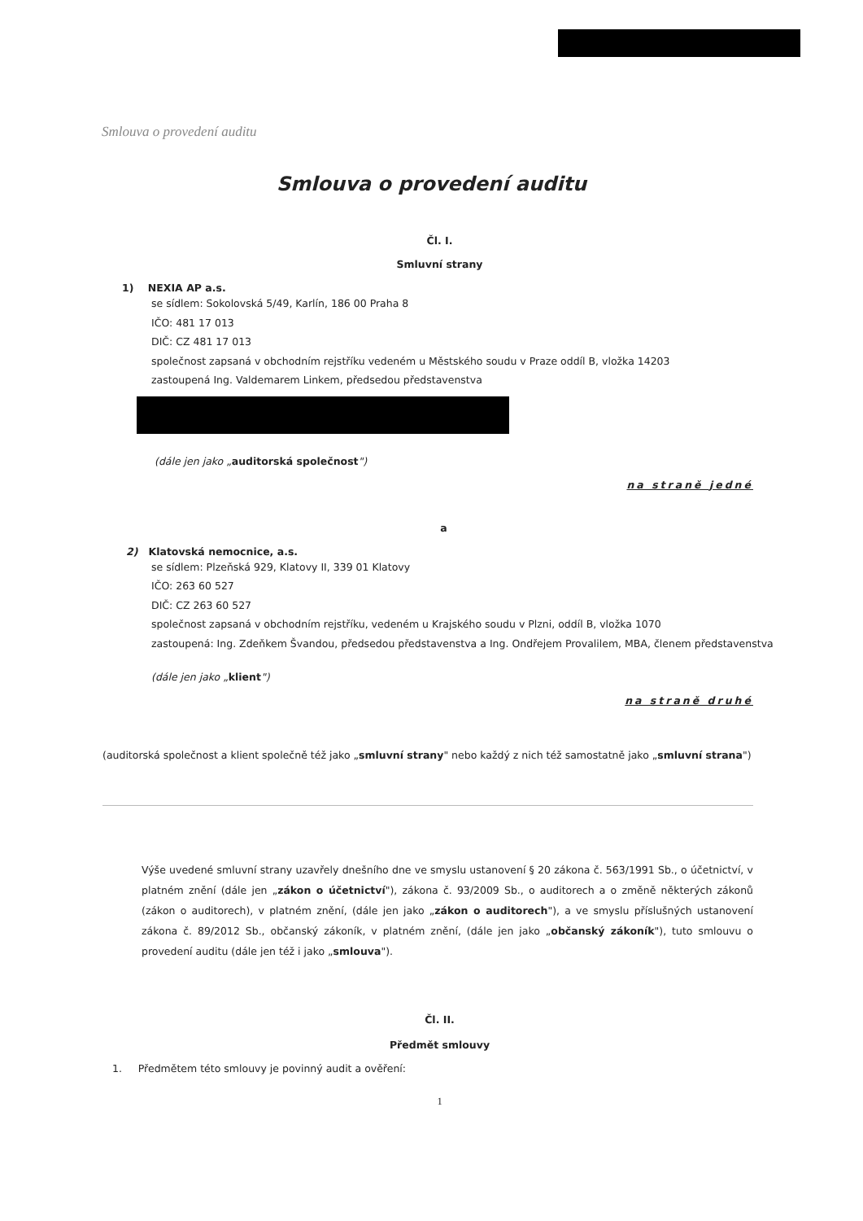Smlouva o provedení auditu
Smlouva o provedení auditu
Čl. I.
Smluvní strany
1) NEXIA AP a.s.
se sídlem: Sokolovská 5/49, Karlín, 186 00 Praha 8
IČO: 481 17 013
DIČ: CZ 481 17 013
společnost zapsaná v obchodním rejstříku vedeném u Městského soudu v Praze oddíl B, vložka 14203
zastoupená Ing. Valdemarem Linkem, předsedou představenstva
(dále jen jako „auditorská společnost")
na straně jedné
a
2) Klatovská nemocnice, a.s.
se sídlem: Plzeňská 929, Klatovy II, 339 01 Klatovy
IČO: 263 60 527
DIČ: CZ 263 60 527
společnost zapsaná v obchodním rejstříku, vedeném u Krajského soudu v Plzni, oddíl B, vložka 1070
zastoupená: Ing. Zdeňkem Švandou, předsedou představenstva a Ing. Ondřejem Provalilem, MBA, členem představenstva
(dále jen jako „klient")
na straně druhé
(auditorská společnost a klient společně též jako „smluvní strany" nebo každý z nich též samostatně jako „smluvní strana")
Výše uvedené smluvní strany uzavřely dnešního dne ve smyslu ustanovení § 20 zákona č. 563/1991 Sb., o účetnictví, v platném znění (dále jen „zákon o účetnictví"), zákona č. 93/2009 Sb., o auditorech a o změně některých zákonů (zákon o auditorech), v platném znění, (dále jen jako „zákon o auditorech"), a ve smyslu příslušných ustanovení zákona č. 89/2012 Sb., občanský zákoník, v platném znění, (dále jen jako „občanský zákoník"), tuto smlouvu o provedení auditu (dále jen též i jako „smlouva").
Čl. II.
Předmět smlouvy
1. Předmětem této smlouvy je povinný audit a ověření:
1